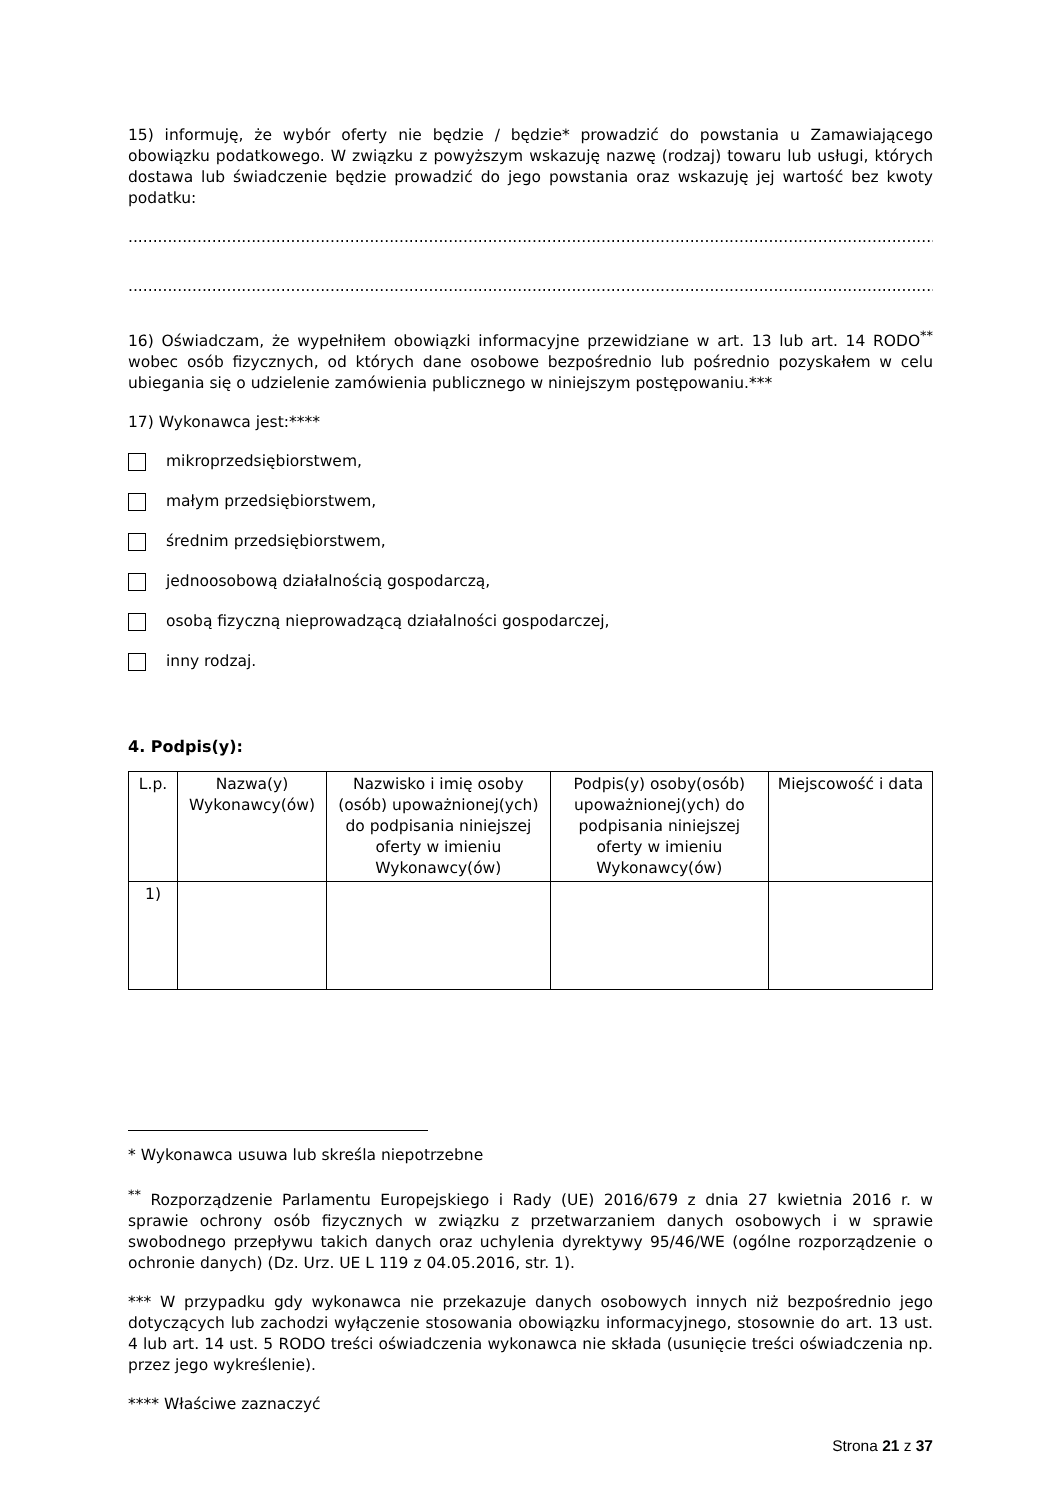15) informuję, że wybór oferty nie będzie / będzie* prowadzić do powstania u Zamawiającego obowiązku podatkowego. W związku z powyższym wskazuję nazwę (rodzaj) towaru lub usługi, których dostawa lub świadczenie będzie prowadzić do jego powstania oraz wskazuję jej wartość bez kwoty podatku:
.....................................................................................................................................................................................
.....................................................................................................................................................................................
16) Oświadczam, że wypełniłem obowiązki informacyjne przewidziane w art. 13 lub art. 14 RODO<sup>**</sup> wobec osób fizycznych, od których dane osobowe bezpośrednio lub pośrednio pozyskałem w celu ubiegania się o udzielenie zamówienia publicznego w niniejszym postępowaniu.***
17) Wykonawca jest:****
mikroprzedsiębiorstwem,
małym przedsiębiorstwem,
średnim przedsiębiorstwem,
jednoosobową działalnością gospodarczą,
osobą fizyczną nieprowadzącą działalności gospodarczej,
inny rodzaj.
4. Podpis(y):
| L.p. | Nazwa(y) Wykonawcy(ów) | Nazwisko i imię osoby (osób) upoważnionej(ych) do podpisania niniejszej oferty w imieniu Wykonawcy(ów) | Podpis(y) osoby(osób) upoważnionej(ych) do podpisania niniejszej oferty w imieniu Wykonawcy(ów) | Miejscowość i data |
| --- | --- | --- | --- | --- |
| 1) | | | | |
* Wykonawca usuwa lub skreśla niepotrzebne
<sup>**</sup> Rozporządzenie Parlamentu Europejskiego i Rady (UE) 2016/679 z dnia 27 kwietnia 2016 r. w sprawie ochrony osób fizycznych w związku z przetwarzaniem danych osobowych i w sprawie swobodnego przepływu takich danych oraz uchylenia dyrektywy 95/46/WE (ogólne rozporządzenie o ochronie danych) (Dz. Urz. UE L 119 z 04.05.2016, str. 1).
*** W przypadku gdy wykonawca nie przekazuje danych osobowych innych niż bezpośrednio jego dotyczących lub zachodzi wyłączenie stosowania obowiązku informacyjnego, stosownie do art. 13 ust. 4 lub art. 14 ust. 5 RODO treści oświadczenia wykonawca nie składa (usunięcie treści oświadczenia np. przez jego wykreślenie).
**** Właściwe zaznaczyć
Strona 21 z 37